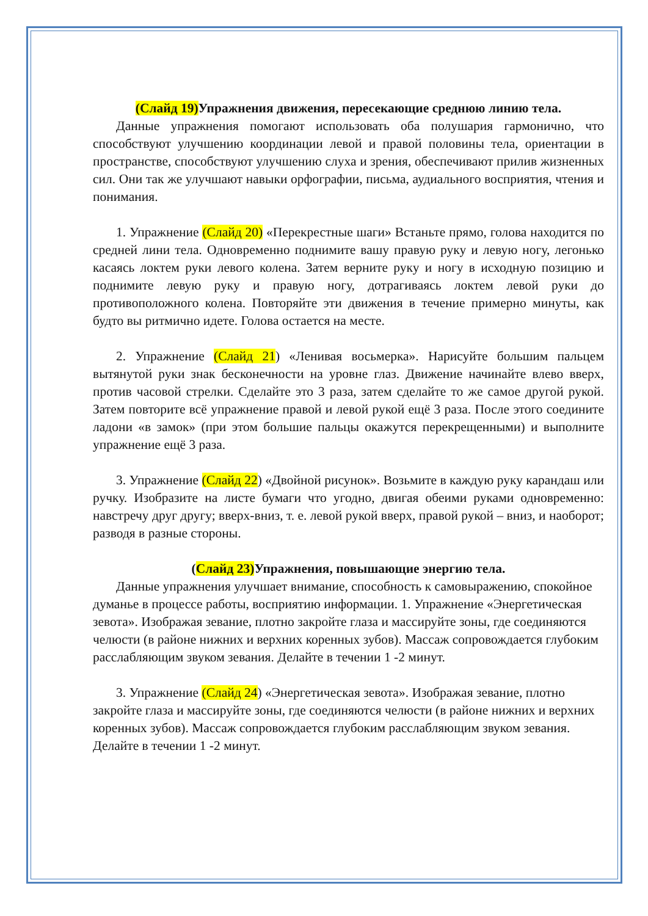(Слайд 19)Упражнения движения, пересекающие среднюю линию тела.
Данные упражнения помогают использовать оба полушария гармонично, что способствуют улучшению координации левой и правой половины тела, ориентации в пространстве, способствуют улучшению слуха и зрения, обеспечивают прилив жизненных сил. Они так же улучшают навыки орфографии, письма, аудиального восприятия, чтения и понимания.
1. Упражнение (Слайд 20) «Перекрестные шаги» Встаньте прямо, голова находится по средней лини тела. Одновременно поднимите вашу правую руку и левую ногу, легонько касаясь локтем руки левого колена. Затем верните руку и ногу в исходную позицию и поднимите левую руку и правую ногу, дотрагиваясь локтем левой руки до противоположного колена. Повторяйте эти движения в течение примерно минуты, как будто вы ритмично идете. Голова остается на месте.
2. Упражнение (Слайд 21) «Ленивая восьмерка». Нарисуйте большим пальцем вытянутой руки знак бесконечности на уровне глаз. Движение начинайте влево вверх, против часовой стрелки. Сделайте это 3 раза, затем сделайте то же самое другой рукой. Затем повторите всё упражнение правой и левой рукой ещё 3 раза. После этого соедините ладони «в замок» (при этом большие пальцы окажутся перекрещенными) и выполните упражнение ещё 3 раза.
3. Упражнение (Слайд 22) «Двойной рисунок». Возьмите в каждую руку карандаш или ручку. Изобразите на листе бумаги что угодно, двигая обеими руками одновременно: навстречу друг другу; вверх-вниз, т. е. левой рукой вверх, правой рукой – вниз, и наоборот; разводя в разные стороны.
(Слайд 23)Упражнения, повышающие энергию тела.
Данные упражнения улучшает внимание, способность к самовыражению, спокойное думанье в процессе работы, восприятию информации. 1. Упражнение «Энергетическая зевота». Изображая зевание, плотно закройте глаза и массируйте зоны, где соединяются челюсти (в районе нижних и верхних коренных зубов). Массаж сопровождается глубоким расслабляющим звуком зевания. Делайте в течении 1 -2 минут.
3. Упражнение (Слайд 24) «Энергетическая зевота». Изображая зевание, плотно закройте глаза и массируйте зоны, где соединяются челюсти (в районе нижних и верхних коренных зубов). Массаж сопровождается глубоким расслабляющим звуком зевания. Делайте в течении 1 -2 минут.